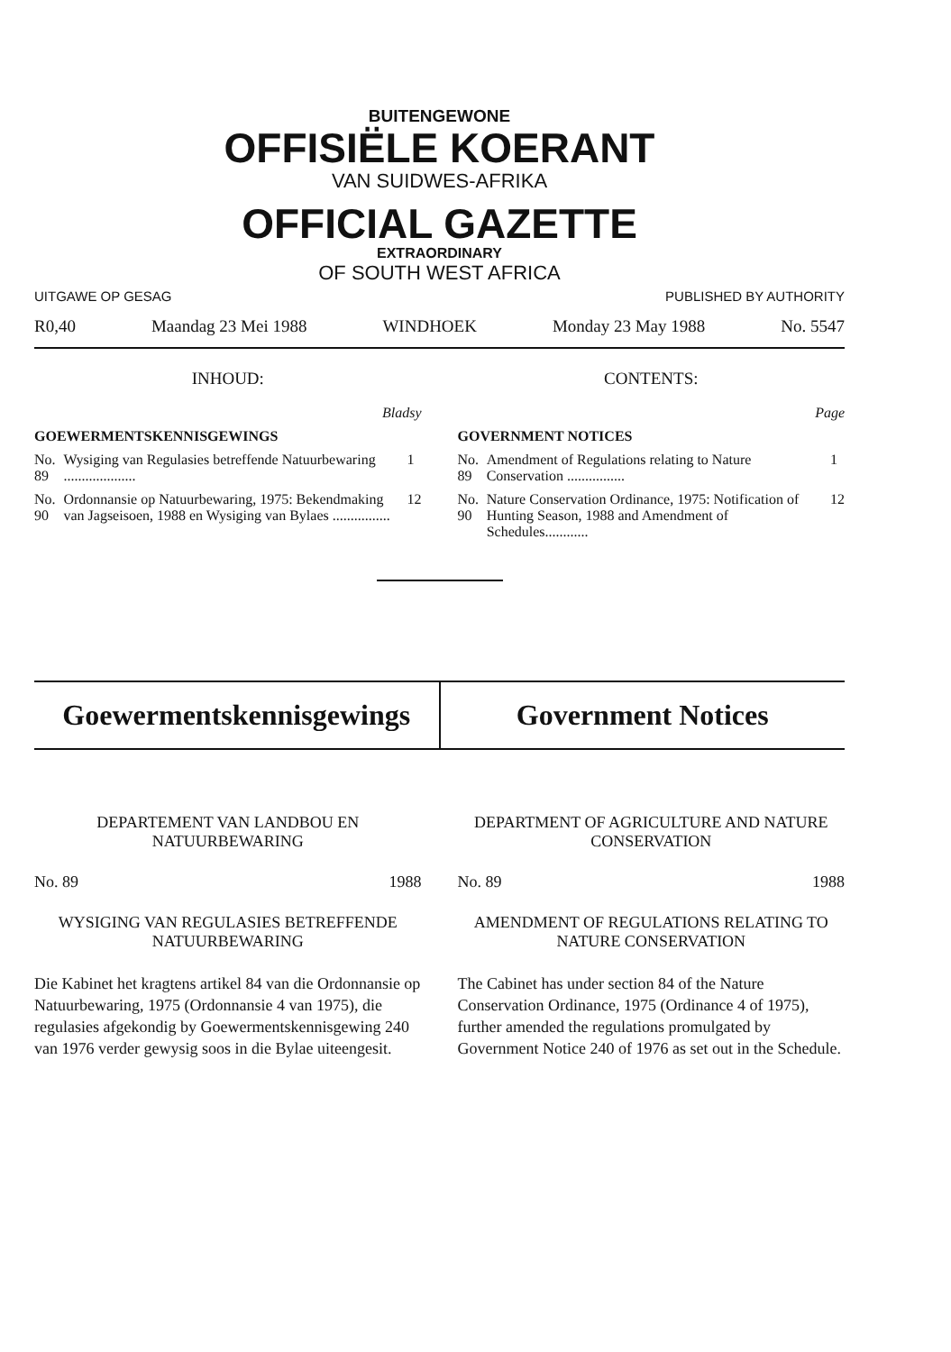BUITENGEWONE
OFFISIËLE KOERANT
VAN SUIDWES-AFRIKA
OFFICIAL GAZETTE
EXTRAORDINARY
OF SOUTH WEST AFRICA
UITGAWE OP GESAG PUBLISHED BY AUTHORITY
R0,40 Maandag 23 Mei 1988 WINDHOEK Monday 23 May 1988 No. 5547
INHOUD:
| Bladsy | | |
| GOEWERMENTSKENNISGEWINGS | | |
| No. 89 | Wysiging van Regulasies betreffende Natuurbewaring .................... | 1 |
| No. 90 | Ordonnansie op Natuurbewaring, 1975: Bekendmaking van Jagseisoen, 1988 en Wysiging van Bylaes ................ | 12 |
CONTENTS:
| Page | | |
| GOVERNMENT NOTICES | | |
| No. 89 | Amendment of Regulations relating to Nature Conservation ................ | 1 |
| No. 90 | Nature Conservation Ordinance, 1975: Notification of Hunting Season, 1988 and Amendment of Schedules............ | 12 |
Goewermentskennisgewings Government Notices
DEPARTEMENT VAN LANDBOU EN NATUURBEWARING
No. 89 1988
WYSIGING VAN REGULASIES BETREFFENDE NATUURBEWARING
Die Kabinet het kragtens artikel 84 van die Ordonnansie op Natuurbewaring, 1975 (Ordonnansie 4 van 1975), die regulasies afgekondig by Goewermentskennisgewing 240 van 1976 verder gewysig soos in die Bylae uiteengesit.
DEPARTMENT OF AGRICULTURE AND NATURE CONSERVATION
No. 89 1988
AMENDMENT OF REGULATIONS RELATING TO NATURE CONSERVATION
The Cabinet has under section 84 of the Nature Conservation Ordinance, 1975 (Ordinance 4 of 1975), further amended the regulations promulgated by Government Notice 240 of 1976 as set out in the Schedule.